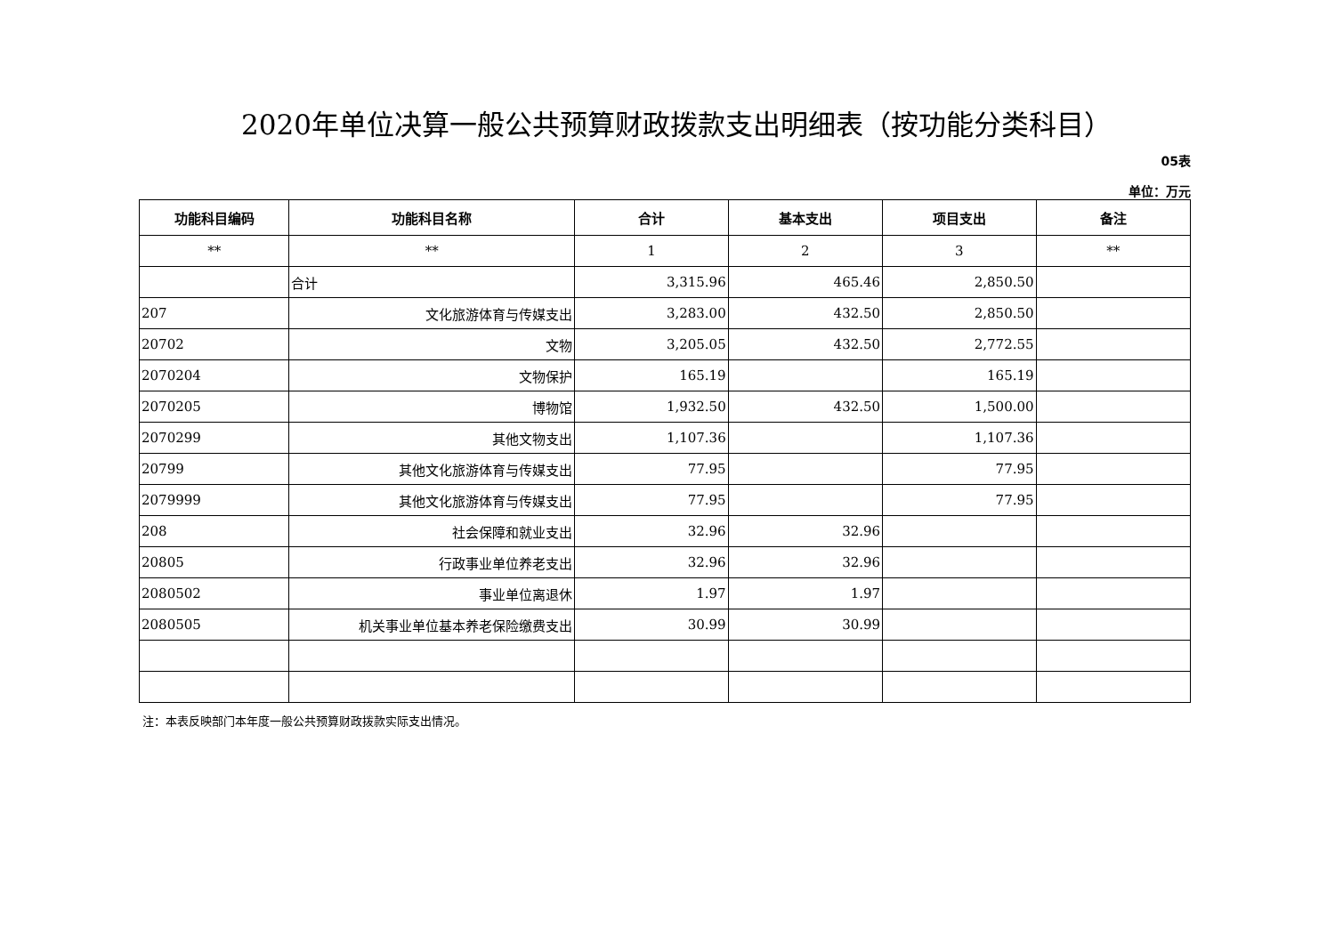2020年单位决算一般公共预算财政拨款支出明细表（按功能分类科目）
05表
单位：万元
| 功能科目编码 | 功能科目名称 | 合计 | 基本支出 | 项目支出 | 备注 |
| --- | --- | --- | --- | --- | --- |
| ** | ** | 1 | 2 | 3 | ** |
| | 合计 | 3,315.96 | 465.46 | 2,850.50 | |
| 207 | 文化旅游体育与传媒支出 | 3,283.00 | 432.50 | 2,850.50 | |
| 20702 | 文物 | 3,205.05 | 432.50 | 2,772.55 | |
| 2070204 | 文物保护 | 165.19 | | 165.19 | |
| 2070205 | 博物馆 | 1,932.50 | 432.50 | 1,500.00 | |
| 2070299 | 其他文物支出 | 1,107.36 | | 1,107.36 | |
| 20799 | 其他文化旅游体育与传媒支出 | 77.95 | | 77.95 | |
| 2079999 | 其他文化旅游体育与传媒支出 | 77.95 | | 77.95 | |
| 208 | 社会保障和就业支出 | 32.96 | 32.96 | | |
| 20805 | 行政事业单位养老支出 | 32.96 | 32.96 | | |
| 2080502 | 事业单位离退休 | 1.97 | 1.97 | | |
| 2080505 | 机关事业单位基本养老保险缴费支出 | 30.99 | 30.99 | | |
注：本表反映部门本年度一般公共预算财政拨款实际支出情况。